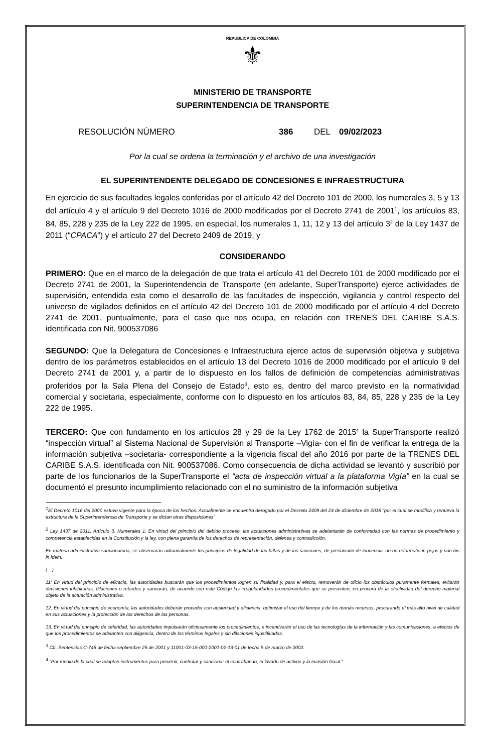REPUBLICA DE COLOMBIA
⚜
MINISTERIO DE TRANSPORTE
SUPERINTENDENCIA DE TRANSPORTE
RESOLUCIÓN NÚMERO 386 DEL 09/02/2023
Por la cual se ordena la terminación y el archivo de una investigación
EL SUPERINTENDENTE DELEGADO DE CONCESIONES E INFRAESTRUCTURA
En ejercicio de sus facultades legales conferidas por el artículo 42 del Decreto 101 de 2000, los numerales 3, 5 y 13 del artículo 4 y el artículo 9 del Decreto 1016 de 2000 modificados por el Decreto 2741 de 2001<sup>1</sup>, los artículos 83, 84, 85, 228 y 235 de la Ley 222 de 1995, en especial, los numerales 1, 11, 12 y 13 del artículo 3<sup>2</sup> de la Ley 1437 de 2011 (“CPACA”) y el artículo 27 del Decreto 2409 de 2019, y
CONSIDERANDO
PRIMERO: Que en el marco de la delegación de que trata el artículo 41 del Decreto 101 de 2000 modificado por el Decreto 2741 de 2001, la Superintendencia de Transporte (en adelante, SuperTransporte) ejerce actividades de supervisión, entendida esta como el desarrollo de las facultades de inspección, vigilancia y control respecto del universo de vigilados definidos en el artículo 42 del Decreto 101 de 2000 modificado por el artículo 4 del Decreto 2741 de 2001, puntualmente, para el caso que nos ocupa, en relación con TRENES DEL CARIBE S.A.S. identificada con Nit. 900537086
SEGUNDO: Que la Delegatura de Concesiones e Infraestructura ejerce actos de supervisión objetiva y subjetiva dentro de los parámetros establecidos en el artículo 13 del Decreto 1016 de 2000 modificado por el artículo 9 del Decreto 2741 de 2001 y, a partir de lo dispuesto en los fallos de definición de competencias administrativas proferidos por la Sala Plena del Consejo de Estado<sup>3</sup>, esto es, dentro del marco previsto en la normatividad comercial y societaria, especialmente, conforme con lo dispuesto en los artículos 83, 84, 85, 228 y 235 de la Ley 222 de 1995.
TERCERO: Que con fundamento en los artículos 28 y 29 de la Ley 1762 de 2015<sup>4</sup> la SuperTransporte realizó “inspección virtual” al Sistema Nacional de Supervisión al Transporte –Vigía- con el fin de verificar la entrega de la información subjetiva –societaria- correspondiente a la vigencia fiscal del año 2016 por parte de la TRENES DEL CARIBE S.A.S. identificada con Nit. 900537086. Como consecuencia de dicha actividad se levantó y suscribió por parte de los funcionarios de la SuperTransporte el “acta de inspección virtual a la plataforma Vigía” en la cual se documentó el presunto incumplimiento relacionado con el no suministro de la información subjetiva
<sup>1</sup> El Decreto 1016 del 2000 estuvo vigente para la época de los hechos. Actualmente se encuentra derogado por el Decreto 2409 del 24 de diciembre de 2018 “por el cual se modifica y renueva la estructura de la Superintendencia de Transporte y se dictan otras disposiciones”
<sup>2</sup> Ley 1437 de 2011. Artículo 3. Numerales 1. En virtud del principio del debido proceso, las actuaciones administrativas se adelantarán de conformidad con las normas de procedimiento y competencia establecidas en la Constitución y la ley, con plena garantía de los derechos de representación, defensa y contradicción.
En materia administrativa sancionatoria, se observarán adicionalmente los principios de legalidad de las faltas y de las sanciones, de presunción de inocencia, de no reformatio in pejus y non bis in idem.
(…)
11: En virtud del principio de eficacia, las autoridades buscarán que los procedimientos logren su finalidad y, para el efecto, removerán de oficio los obstáculos puramente formales, evitarán decisiones inhibitorias, dilaciones o retardos y sanearán, de acuerdo con este Código las irregularidades procedimentales que se presenten, en procura de la efectividad del derecho material objeto de la actuación administrativa.
12. En virtud del principio de economía, las autoridades deberán proceder con austeridad y eficiencia, optimizar el uso del tiempo y de los demás recursos, procurando el más alto nivel de calidad en sus actuaciones y la protección de los derechos de las personas.
13. En virtud del principio de celeridad, las autoridades impulsarán oficiosamente los procedimientos, e incentivarán el uso de las tecnologías de la información y las comunicaciones, a efectos de que los procedimientos se adelanten con diligencia, dentro de los términos legales y sin dilaciones injustificadas.
<sup>3</sup> Cfr. Sentencias C-746 de fecha septiembre 25 de 2001 y 11001-03-15-000-2001-02-13-01 de fecha 5 de marzo de 2002.
<sup>4</sup> “Por medio de la cual se adoptan instrumentos para prevenir, controlar y sancionar el contrabando, el lavado de activos y la evasión fiscal.”